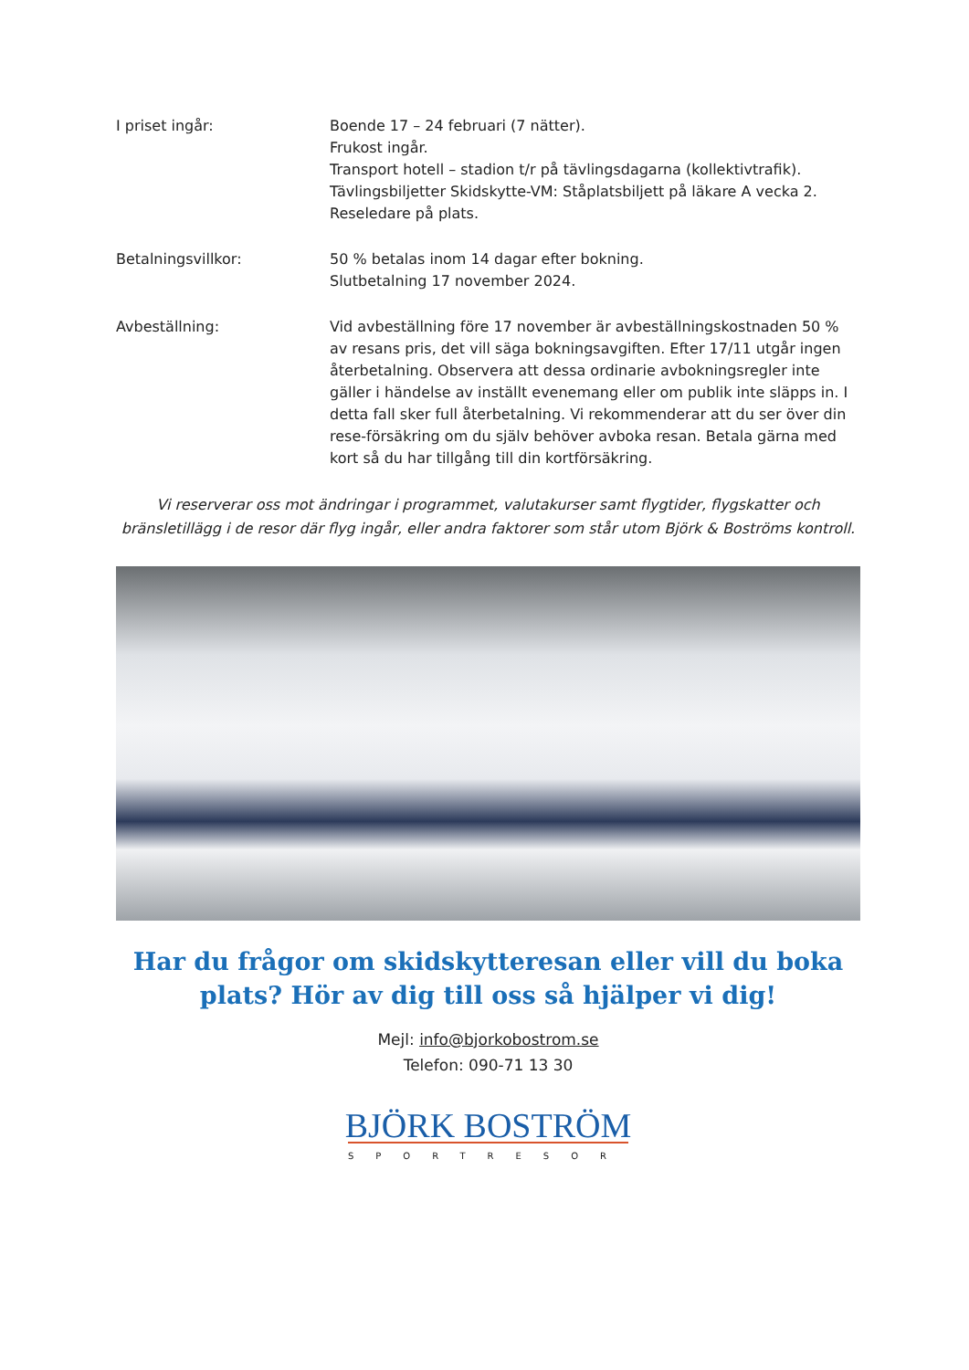I priset ingår: Boende 17 – 24 februari (7 nätter).
Frukost ingår.
Transport hotell – stadion t/r på tävlingsdagarna (kollektivtrafik).
Tävlingsbiljetter Skidskytte-VM: Ståplatsbiljett på läkare A vecka 2.
Reseledare på plats.
Betalningsvillkor: 50 % betalas inom 14 dagar efter bokning.
Slutbetalning 17 november 2024.
Avbeställning: Vid avbeställning före 17 november är avbeställningskostnaden 50 % av resans pris, det vill säga bokningsavgiften. Efter 17/11 utgår ingen återbetalning. Observera att dessa ordinarie avbokningsregler inte gäller i händelse av inställt evenemang eller om publik inte släpps in. I detta fall sker full återbetalning. Vi rekommenderar att du ser över din rese-försäkring om du själv behöver avboka resan. Betala gärna med kort så du har tillgång till din kortförsäkring.
Vi reserverar oss mot ändringar i programmet, valutakurser samt flygtider, flygskatter och bränsletillägg i de resor där flyg ingår, eller andra faktorer som står utom Björk & Boströms kontroll.
Har du frågor om skidskytteresan eller vill du boka plats? Hör av dig till oss så hjälper vi dig!
Mejl: info@bjorkobostrom.se
Telefon: 090-71 13 30
BJÖRK BOSTRÖM
SPORTRESOR